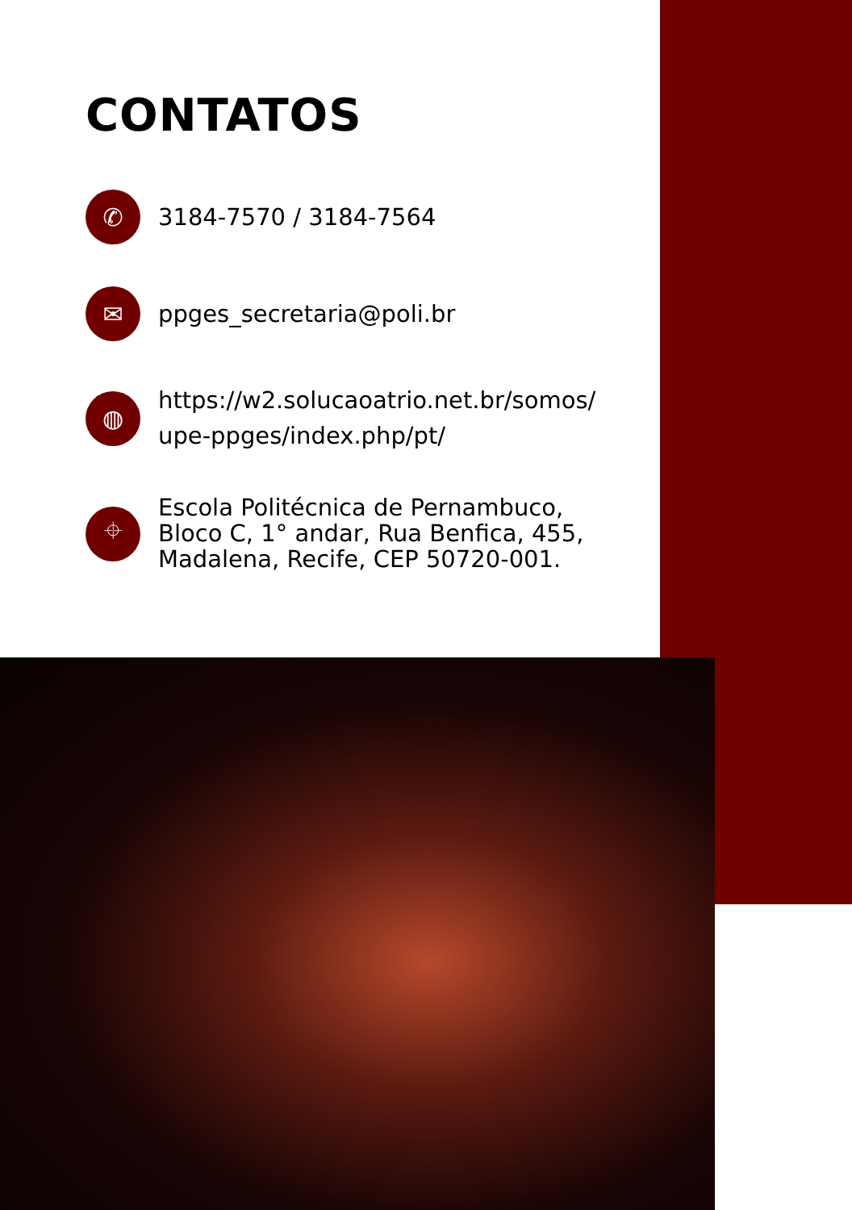CONTATOS
✆
3184-7570 / 3184-7564
✉
ppges_secretaria@poli.br
◍
https://w2.solucaoatrio.net.br/somos/
upe-ppges/index.php/pt/
⌖
Escola Politécnica de Pernambuco,
Bloco C, 1° andar, Rua Benfica, 455,
Madalena, Recife, CEP 50720-001.